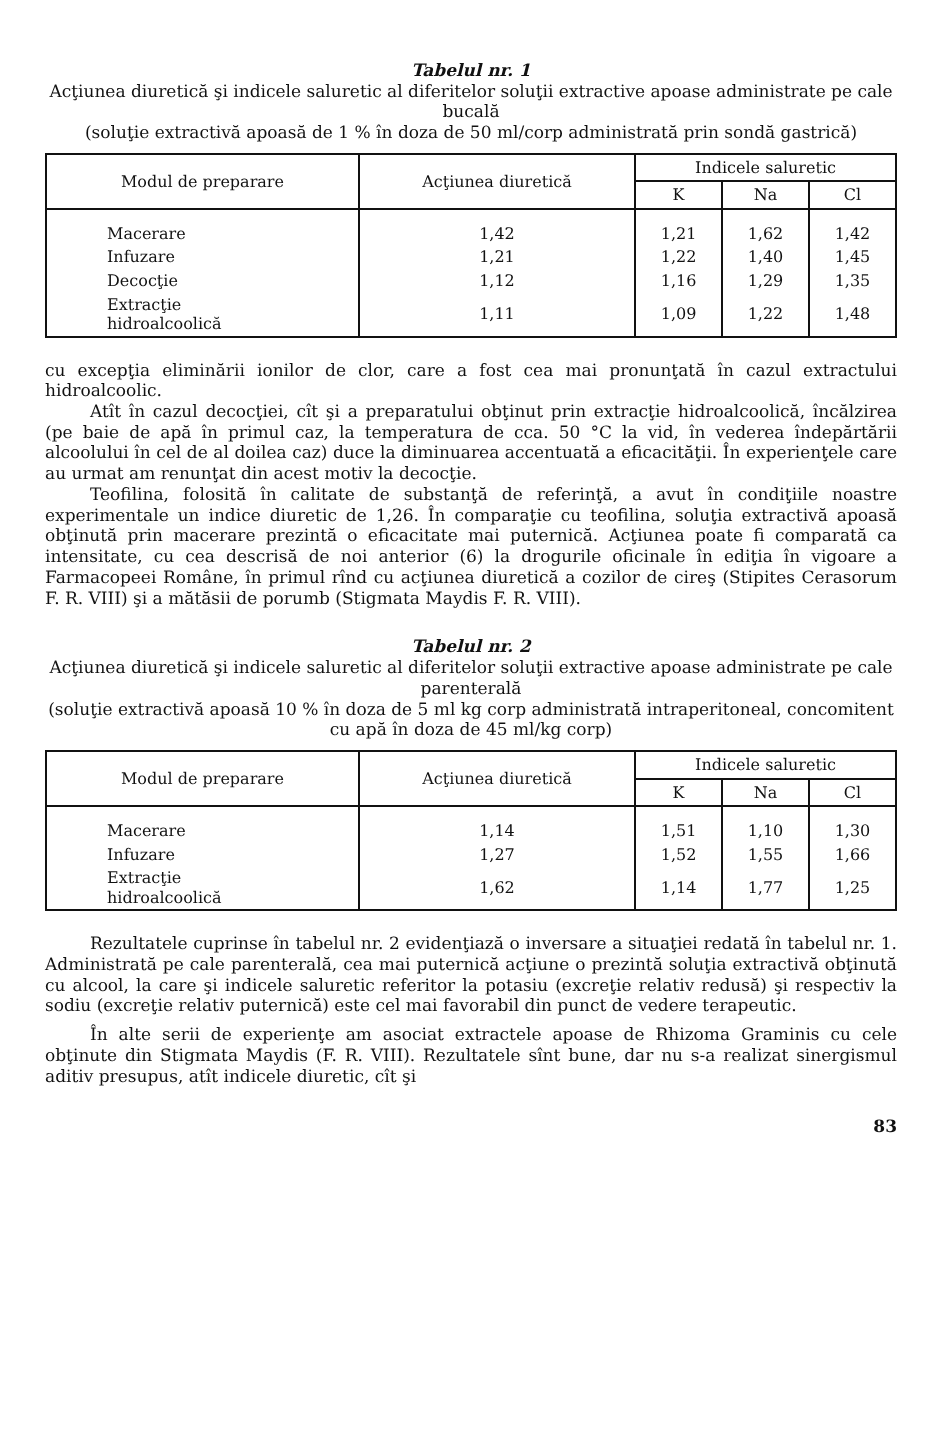Tabelul nr. 1
Acţiunea diuretică şi indicele saluretic al diferitelor soluţii extractive apoase administrate pe cale bucală
(soluţie extractivă apoasă de 1 % în doza de 50 ml/corp administrată prin sondă gastrică)
| Modul de preparare | Acţiunea diuretică | Indicele saluretic | | |
| --- | --- | --- | --- | --- |
| | | K | Na | Cl |
| Macerare | 1,42 | 1,21 | 1,62 | 1,42 |
| Infuzare | 1,21 | 1,22 | 1,40 | 1,45 |
| Decocţie | 1,12 | 1,16 | 1,29 | 1,35 |
| Extracţie hidroalcoolică | 1,11 | 1,09 | 1,22 | 1,48 |
cu excepţia eliminării ionilor de clor, care a fost cea mai pronunţată în cazul extractului hidroalcoolic.
Atît în cazul decocţiei, cît şi a preparatului obţinut prin extracţie hidroalcoolică, încălzirea (pe baie de apă în primul caz, la temperatura de cca. 50 °C la vid, în vederea îndepărtării alcoolului în cel de al doilea caz) duce la diminuarea accentuată a eficacităţii. În experienţele care au urmat am renunţat din acest motiv la decocţie.
Teofilina, folosită în calitate de substanţă de referinţă, a avut în condiţiile noastre experimentale un indice diuretic de 1,26. În comparaţie cu teofilina, soluţia extractivă apoasă obţinută prin macerare prezintă o eficacitate mai puternică. Acţiunea poate fi comparată ca intensitate, cu cea descrisă de noi anterior (6) la drogurile oficinale în ediţia în vigoare a Farmacopeei Române, în primul rînd cu acţiunea diuretică a cozilor de cireş (Stipites Cerasorum F. R. VIII) şi a mătăsii de porumb (Stigmata Maydis F. R. VIII).
Tabelul nr. 2
Acţiunea diuretică şi indicele saluretic al diferitelor soluţii extractive apoase administrate pe cale parenterală
(soluţie extractivă apoasă 10 % în doza de 5 ml kg corp administrată intraperitoneal, concomitent cu apă în doza de 45 ml/kg corp)
| Modul de preparare | Acţiunea diuretică | Indicele saluretic | | |
| --- | --- | --- | --- | --- |
| | | K | Na | Cl |
| Macerare | 1,14 | 1,51 | 1,10 | 1,30 |
| Infuzare | 1,27 | 1,52 | 1,55 | 1,66 |
| Extracţie hidroalcoolică | 1,62 | 1,14 | 1,77 | 1,25 |
Rezultatele cuprinse în tabelul nr. 2 evidenţiază o inversare a situaţiei redată în tabelul nr. 1. Administrată pe cale parenterală, cea mai puternică acţiune o prezintă soluţia extractivă obţinută cu alcool, la care şi indicele saluretic referitor la potasiu (excreţie relativ redusă) şi respectiv la sodiu (excreţie relativ puternică) este cel mai favorabil din punct de vedere terapeutic.
În alte serii de experienţe am asociat extractele apoase de Rhizoma Graminis cu cele obţinute din Stigmata Maydis (F. R. VIII). Rezultatele sînt bune, dar nu s-a realizat sinergismul aditiv presupus, atît indicele diuretic, cît şi
83